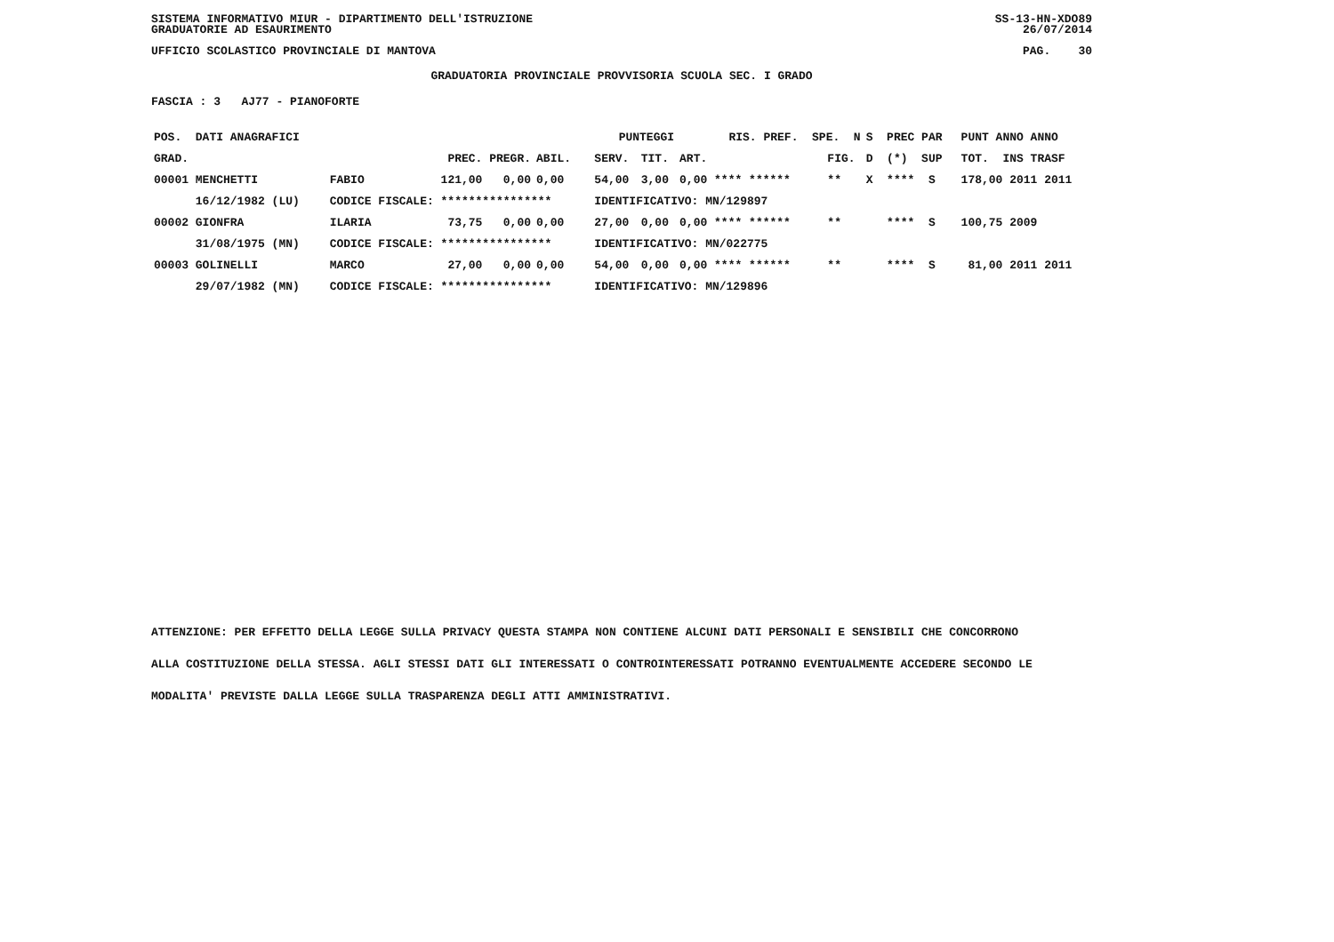SISTEMA INFORMATIVO MIUR - DIPARTIMENTO DELL'ISTRUZIONE SS-13-HN-XDO89
GRADUATORIE AD ESAURIMENTO 26/07/2014
UFFICIO SCOLASTICO PROVINCIALE DI MANTOVA PAG. 30
GRADUATORIA PROVINCIALE PROVVISORIA SCUOLA SEC. I GRADO
FASCIA : 3 AJ77 - PIANOFORTE
| POS. DATI ANAGRAFICI | | PUNTEGGI | | | | RIS. PREF. SPE. N | | | | S PREC PAR | PUNT ANNO ANNO |
| --- | --- | --- | --- | --- | --- | --- | --- | --- | --- | --- | --- |
| GRAD. | | PREC. PREGR. | ABIL. | SERV. | TIT. | ART. | | | FIG. | D (*) SUP | TOT. INS TRASF |
| 00001 MENCHETTI | FABIO | 121,00 0,00 | 0,00 | 54,00 | 3,00 | 0,00 **** ****** | | | ** | X **** S | 178,00 2011 2011 |
| 16/12/1982 (LU) | CODICE FISCALE: **************** | | | IDENTIFICATIVO: MN/129897 | | | | | | | |
| 00002 GIONFRA | ILARIA | 73,75 0,00 | 0,00 | 27,00 | 0,00 | 0,00 **** ****** | | | ** | **** S | 100,75 2009 |
| 31/08/1975 (MN) | CODICE FISCALE: **************** | | | IDENTIFICATIVO: MN/022775 | | | | | | | |
| 00003 GOLINELLI | MARCO | 27,00 0,00 | 0,00 | 54,00 | 0,00 | 0,00 **** ****** | | | ** | **** S | 81,00 2011 2011 |
| 29/07/1982 (MN) | CODICE FISCALE: **************** | | | IDENTIFICATIVO: MN/129896 | | | | | | | |
ATTENZIONE: PER EFFETTO DELLA LEGGE SULLA PRIVACY QUESTA STAMPA NON CONTIENE ALCUNI DATI PERSONALI E SENSIBILI CHE CONCORRONO
ALLA COSTITUZIONE DELLA STESSA. AGLI STESSI DATI GLI INTERESSATI O CONTROINTERESSATI POTRANNO EVENTUALMENTE ACCEDERE SECONDO LE
MODALITA' PREVISTE DALLA LEGGE SULLA TRASPARENZA DEGLI ATTI AMMINISTRATIVI.